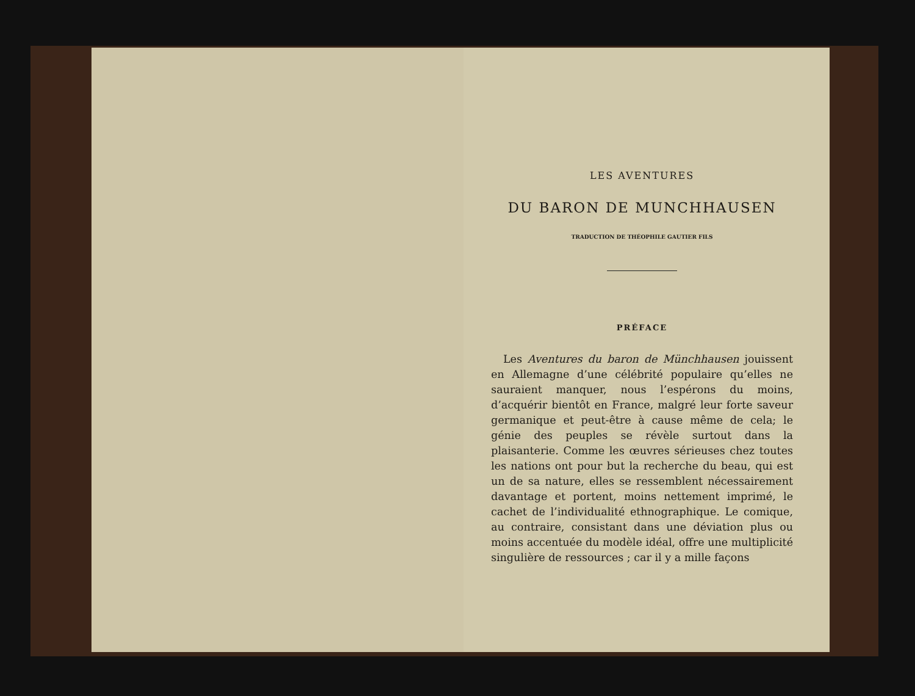LES AVENTURES
DU BARON DE MUNCHHAUSEN
TRADUCTION DE THÉOPHILE GAUTIER FILS
PRÉFACE
Les Aventures du baron de Münchhausen jouissent en Allemagne d’une célébrité populaire qu’elles ne sauraient manquer, nous l’espérons du moins, d’acquérir bientôt en France, malgré leur forte saveur germanique et peut-être à cause même de cela; le génie des peuples se révèle surtout dans la plaisanterie. Comme les œuvres sérieuses chez toutes les nations ont pour but la recherche du beau, qui est un de sa nature, elles se ressemblent nécessairement davantage et portent, moins nettement imprimé, le cachet de l’individualité ethnographique. Le comique, au contraire, consistant dans une déviation plus ou moins accentuée du modèle idéal, offre une multiplicité singulière de ressources ; car il y a mille façons